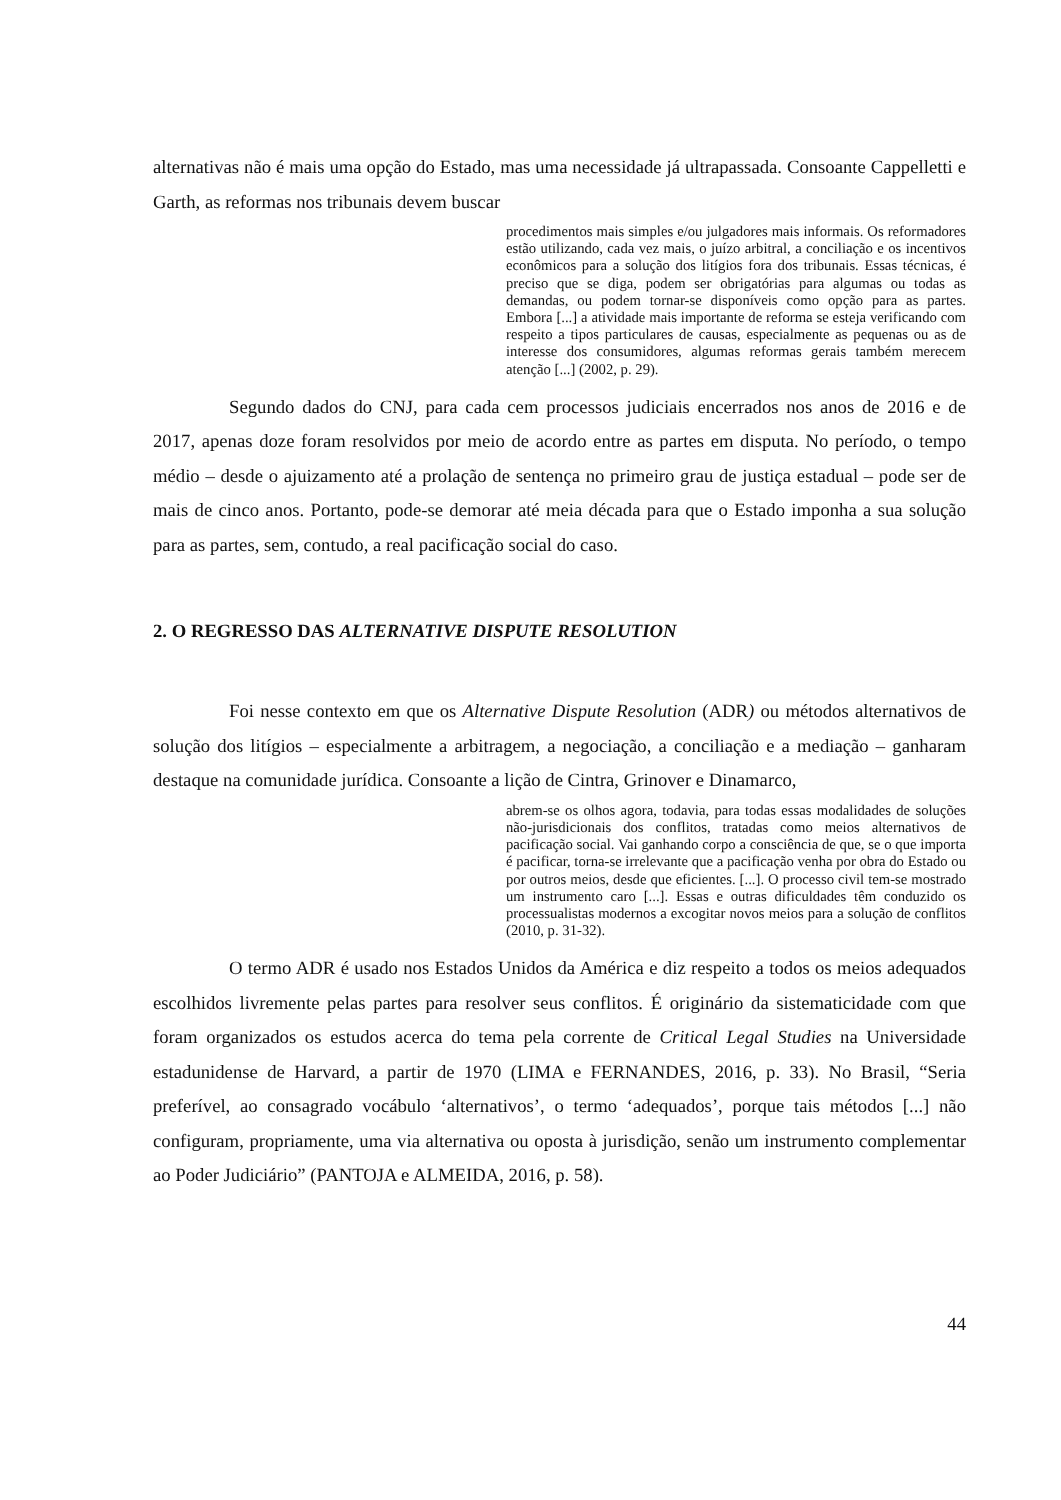alternativas não é mais uma opção do Estado, mas uma necessidade já ultrapassada. Consoante Cappelletti e Garth, as reformas nos tribunais devem buscar
procedimentos mais simples e/ou julgadores mais informais. Os reformadores estão utilizando, cada vez mais, o juízo arbitral, a conciliação e os incentivos econômicos para a solução dos litígios fora dos tribunais. Essas técnicas, é preciso que se diga, podem ser obrigatórias para algumas ou todas as demandas, ou podem tornar-se disponíveis como opção para as partes. Embora [...] a atividade mais importante de reforma se esteja verificando com respeito a tipos particulares de causas, especialmente as pequenas ou as de interesse dos consumidores, algumas reformas gerais também merecem atenção [...] (2002, p. 29).
Segundo dados do CNJ, para cada cem processos judiciais encerrados nos anos de 2016 e de 2017, apenas doze foram resolvidos por meio de acordo entre as partes em disputa. No período, o tempo médio – desde o ajuizamento até a prolação de sentença no primeiro grau de justiça estadual – pode ser de mais de cinco anos. Portanto, pode-se demorar até meia década para que o Estado imponha a sua solução para as partes, sem, contudo, a real pacificação social do caso.
2. O REGRESSO DAS ALTERNATIVE DISPUTE RESOLUTION
Foi nesse contexto em que os Alternative Dispute Resolution (ADR) ou métodos alternativos de solução dos litígios – especialmente a arbitragem, a negociação, a conciliação e a mediação – ganharam destaque na comunidade jurídica. Consoante a lição de Cintra, Grinover e Dinamarco,
abrem-se os olhos agora, todavia, para todas essas modalidades de soluções não-jurisdicionais dos conflitos, tratadas como meios alternativos de pacificação social. Vai ganhando corpo a consciência de que, se o que importa é pacificar, torna-se irrelevante que a pacificação venha por obra do Estado ou por outros meios, desde que eficientes. [...]. O processo civil tem-se mostrado um instrumento caro [...]. Essas e outras dificuldades têm conduzido os processualistas modernos a excogitar novos meios para a solução de conflitos (2010, p. 31-32).
O termo ADR é usado nos Estados Unidos da América e diz respeito a todos os meios adequados escolhidos livremente pelas partes para resolver seus conflitos. É originário da sistematicidade com que foram organizados os estudos acerca do tema pela corrente de Critical Legal Studies na Universidade estadunidense de Harvard, a partir de 1970 (LIMA e FERNANDES, 2016, p. 33). No Brasil, “Seria preferível, ao consagrado vocábulo ‘alternativos’, o termo ‘adequados’, porque tais métodos [...] não configuram, propriamente, uma via alternativa ou oposta à jurisdição, senão um instrumento complementar ao Poder Judiciário” (PANTOJA e ALMEIDA, 2016, p. 58).
44